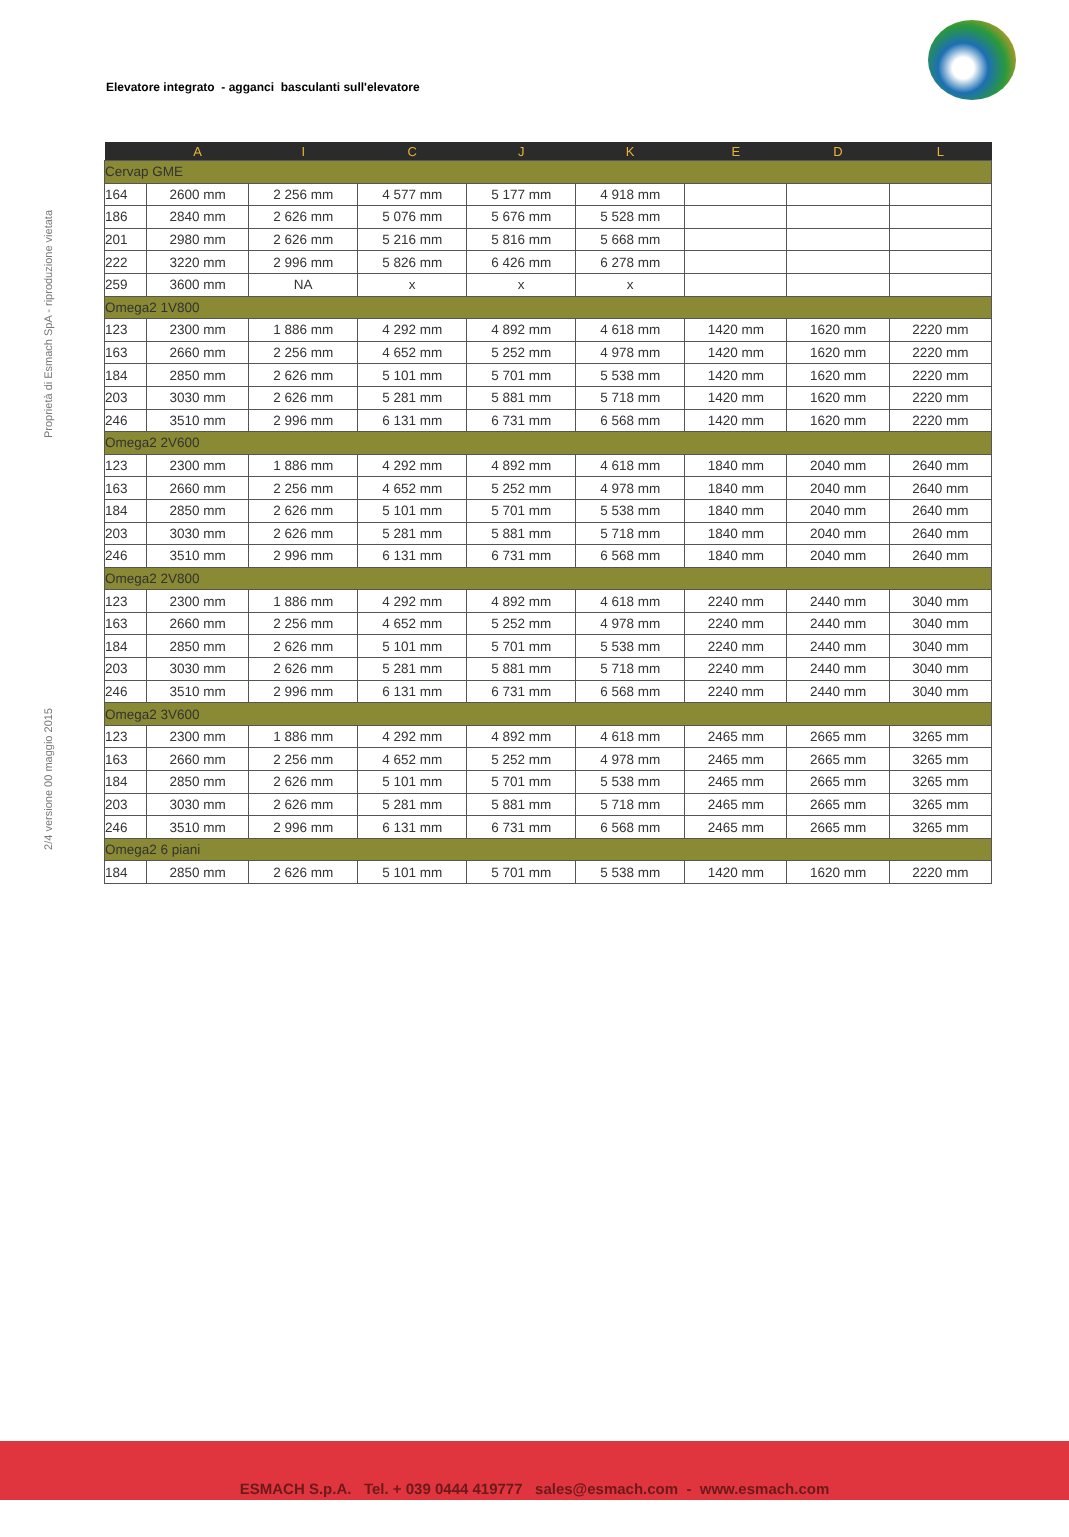Elevatore integrato - agganci basculanti sull'elevatore
Proprietà di Esmach SpA - riproduzione vietata
2/4 versione 00 maggio 2015
| | A | I | C | J | K | E | D | L |
| --- | --- | --- | --- | --- | --- | --- | --- | --- |
| Cervap GME | | | | | | | | |
| 164 | 2600 mm | 2 256 mm | 4 577 mm | 5 177 mm | 4 918 mm | | | |
| 186 | 2840 mm | 2 626 mm | 5 076 mm | 5 676 mm | 5 528 mm | | | |
| 201 | 2980 mm | 2 626 mm | 5 216 mm | 5 816 mm | 5 668 mm | | | |
| 222 | 3220 mm | 2 996 mm | 5 826 mm | 6 426 mm | 6 278 mm | | | |
| 259 | 3600 mm | NA | x | x | x | | | |
| Omega2 1V800 | | | | | | | | |
| 123 | 2300 mm | 1 886 mm | 4 292 mm | 4 892 mm | 4 618 mm | 1420 mm | 1620 mm | 2220 mm |
| 163 | 2660 mm | 2 256 mm | 4 652 mm | 5 252 mm | 4 978 mm | 1420 mm | 1620 mm | 2220 mm |
| 184 | 2850 mm | 2 626 mm | 5 101 mm | 5 701 mm | 5 538 mm | 1420 mm | 1620 mm | 2220 mm |
| 203 | 3030 mm | 2 626 mm | 5 281 mm | 5 881 mm | 5 718 mm | 1420 mm | 1620 mm | 2220 mm |
| 246 | 3510 mm | 2 996 mm | 6 131 mm | 6 731 mm | 6 568 mm | 1420 mm | 1620 mm | 2220 mm |
| Omega2 2V600 | | | | | | | | |
| 123 | 2300 mm | 1 886 mm | 4 292 mm | 4 892 mm | 4 618 mm | 1840 mm | 2040 mm | 2640 mm |
| 163 | 2660 mm | 2 256 mm | 4 652 mm | 5 252 mm | 4 978 mm | 1840 mm | 2040 mm | 2640 mm |
| 184 | 2850 mm | 2 626 mm | 5 101 mm | 5 701 mm | 5 538 mm | 1840 mm | 2040 mm | 2640 mm |
| 203 | 3030 mm | 2 626 mm | 5 281 mm | 5 881 mm | 5 718 mm | 1840 mm | 2040 mm | 2640 mm |
| 246 | 3510 mm | 2 996 mm | 6 131 mm | 6 731 mm | 6 568 mm | 1840 mm | 2040 mm | 2640 mm |
| Omega2 2V800 | | | | | | | | |
| 123 | 2300 mm | 1 886 mm | 4 292 mm | 4 892 mm | 4 618 mm | 2240 mm | 2440 mm | 3040 mm |
| 163 | 2660 mm | 2 256 mm | 4 652 mm | 5 252 mm | 4 978 mm | 2240 mm | 2440 mm | 3040 mm |
| 184 | 2850 mm | 2 626 mm | 5 101 mm | 5 701 mm | 5 538 mm | 2240 mm | 2440 mm | 3040 mm |
| 203 | 3030 mm | 2 626 mm | 5 281 mm | 5 881 mm | 5 718 mm | 2240 mm | 2440 mm | 3040 mm |
| 246 | 3510 mm | 2 996 mm | 6 131 mm | 6 731 mm | 6 568 mm | 2240 mm | 2440 mm | 3040 mm |
| Omega2 3V600 | | | | | | | | |
| 123 | 2300 mm | 1 886 mm | 4 292 mm | 4 892 mm | 4 618 mm | 2465 mm | 2665 mm | 3265 mm |
| 163 | 2660 mm | 2 256 mm | 4 652 mm | 5 252 mm | 4 978 mm | 2465 mm | 2665 mm | 3265 mm |
| 184 | 2850 mm | 2 626 mm | 5 101 mm | 5 701 mm | 5 538 mm | 2465 mm | 2665 mm | 3265 mm |
| 203 | 3030 mm | 2 626 mm | 5 281 mm | 5 881 mm | 5 718 mm | 2465 mm | 2665 mm | 3265 mm |
| 246 | 3510 mm | 2 996 mm | 6 131 mm | 6 731 mm | 6 568 mm | 2465 mm | 2665 mm | 3265 mm |
| Omega2 6 piani | | | | | | | | |
| 184 | 2850 mm | 2 626 mm | 5 101 mm | 5 701 mm | 5 538 mm | 1420 mm | 1620 mm | 2220 mm |
ESMACH S.p.A. Tel. + 039 0444 419777 sales@esmach.com - www.esmach.com